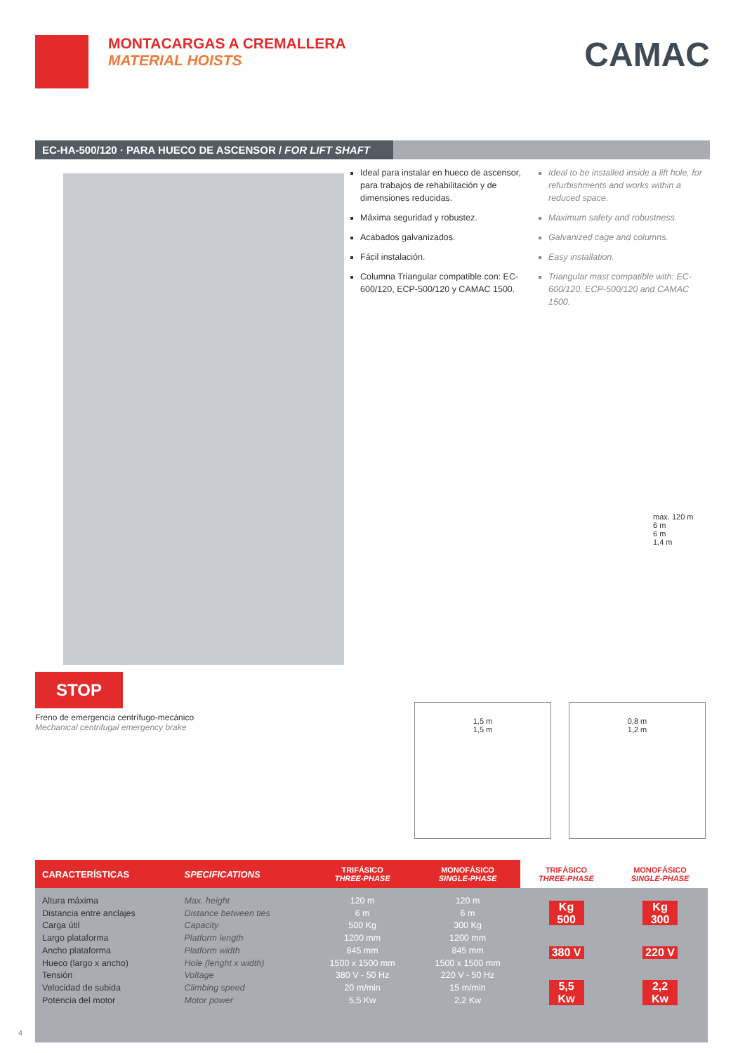MONTACARGAS A CREMALLERA
MATERIAL HOISTS
CAMAC
EC-HA-500/120 · PARA HUECO DE ASCENSOR / FOR LIFT SHAFT
STOP
Freno de emergencia centrífugo-mecánico
Mechanical centrifugal emergency brake
Ideal para instalar en hueco de ascensor, para trabajos de rehabilitación y de dimensiones reducidas.
Máxima seguridad y robustez.
Acabados galvanizados.
Fácil instalación.
Columna Triangular compatible con: EC-600/120, ECP-500/120 y CAMAC 1500.
Ideal to be installed inside a lift hole, for refurbishments and works within a reduced space.
Maximum safety and robustness.
Galvanized cage and columns.
Easy installation.
Triangular mast compatible with: EC-600/120, ECP-500/120 and CAMAC 1500.
max. 120 m
6 m
6 m
1,4 m
1,5 m
1,5 m
0,8 m
1,2 m
| CARACTERÍSTICAS | SPECIFICATIONS | TRIFÁSICO THREE-PHASE | MONOFÁSICO SINGLE-PHASE | TRIFÁSICO THREE-PHASE | MONOFÁSICO SINGLE-PHASE |
| --- | --- | --- | --- | --- | --- |
| Altura máxima Distancia entre anclajes Carga útil Largo plataforma Ancho plataforma Hueco (largo x ancho) Tensión Velocidad de subida Potencia del motor | Max. height Distance between ties Capacity Platform length Platform width Hole (lenght x width) Voltage Climbing speed Motor power | 120 m 6 m 500 Kg 1200 mm 845 mm 1500 x 1500 mm 380 V - 50 Hz 20 m/min 5,5 Kw | 120 m 6 m 300 Kg 1200 mm 845 mm 1500 x 1500 mm 220 V - 50 Hz 15 m/min 2,2 Kw | Kg 500 380 V 5,5 Kw | Kg 300 220 V 2,2 Kw |
4